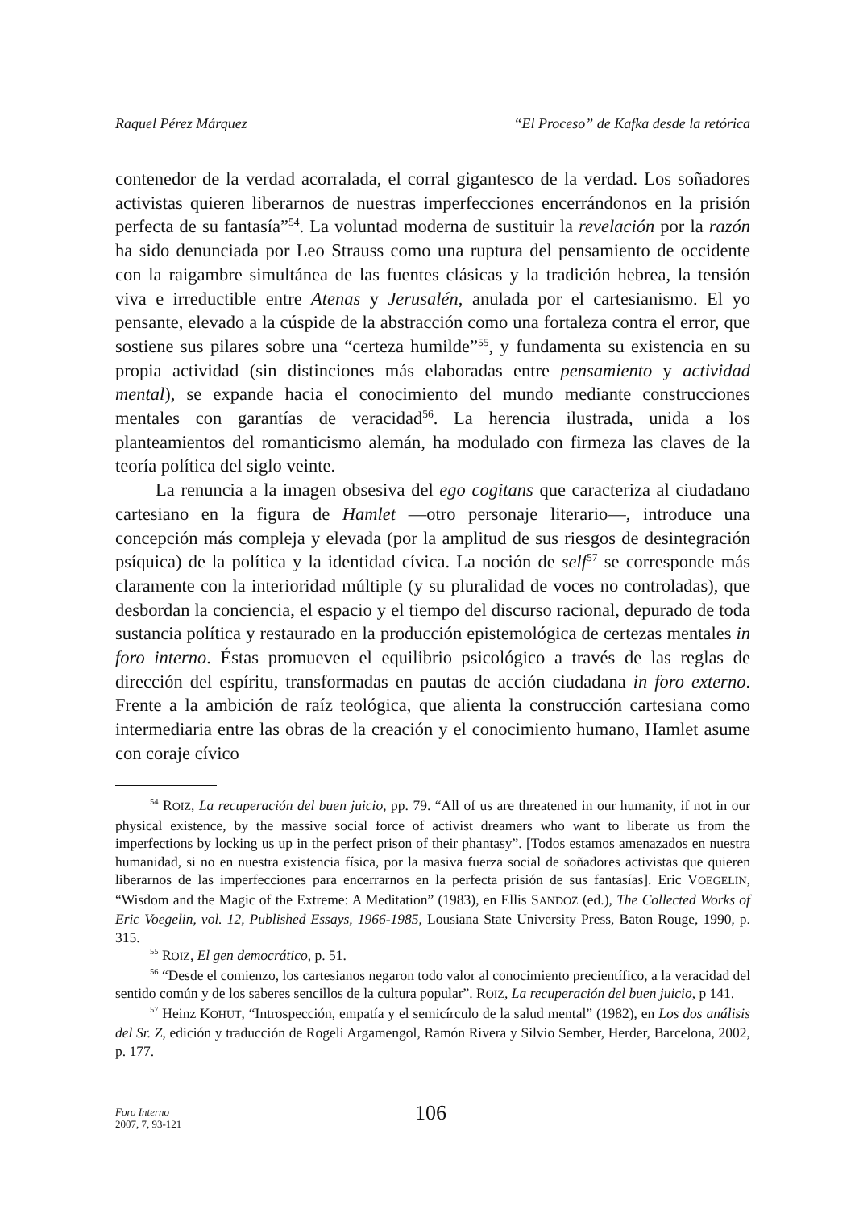Raquel Pérez Márquez “El Proceso” de Kafka desde la retórica
contenedor de la verdad acorralada, el corral gigantesco de la verdad. Los soñadores activistas quieren liberarnos de nuestras imperfecciones encerrándonos en la prisión perfecta de su fantasía”<sup>54</sup>. La voluntad moderna de sustituir la revelación por la razón ha sido denunciada por Leo Strauss como una ruptura del pensamiento de occidente con la raigambre simultánea de las fuentes clásicas y la tradición hebrea, la tensión viva e irreductible entre Atenas y Jerusalén, anulada por el cartesianismo. El yo pensante, elevado a la cúspide de la abstracción como una fortaleza contra el error, que sostiene sus pilares sobre una “certeza humilde”<sup>55</sup>, y fundamenta su existencia en su propia actividad (sin distinciones más elaboradas entre pensamiento y actividad mental), se expande hacia el conocimiento del mundo mediante construcciones mentales con garantías de veracidad<sup>56</sup>. La herencia ilustrada, unida a los planteamientos del romanticismo alemán, ha modulado con firmeza las claves de la teoría política del siglo veinte.
La renuncia a la imagen obsesiva del ego cogitans que caracteriza al ciudadano cartesiano en la figura de Hamlet —otro personaje literario—, introduce una concepción más compleja y elevada (por la amplitud de sus riesgos de desintegración psíquica) de la política y la identidad cívica. La noción de self<sup>57</sup> se corresponde más claramente con la interioridad múltiple (y su pluralidad de voces no controladas), que desbordan la conciencia, el espacio y el tiempo del discurso racional, depurado de toda sustancia política y restaurado en la producción epistemológica de certezas mentales in foro interno. Éstas promueven el equilibrio psicológico a través de las reglas de dirección del espíritu, transformadas en pautas de acción ciudadana in foro externo. Frente a la ambición de raíz teológica, que alienta la construcción cartesiana como intermediaria entre las obras de la creación y el conocimiento humano, Hamlet asume con coraje cívico
<sup>54</sup> ROIZ, La recuperación del buen juicio, pp. 79. “All of us are threatened in our humanity, if not in our physical existence, by the massive social force of activist dreamers who want to liberate us from the imperfections by locking us up in the perfect prison of their phantasy”. [Todos estamos amenazados en nuestra humanidad, si no en nuestra existencia física, por la masiva fuerza social de soñadores activistas que quieren liberarnos de las imperfecciones para encerrarnos en la perfecta prisión de sus fantasías]. Eric VOEGELIN, “Wisdom and the Magic of the Extreme: A Meditation” (1983), en Ellis SANDOZ (ed.), The Collected Works of Eric Voegelin, vol. 12, Published Essays, 1966-1985, Lousiana State University Press, Baton Rouge, 1990, p. 315.
<sup>55</sup> ROIZ, El gen democrático, p. 51.
<sup>56</sup> “Desde el comienzo, los cartesianos negaron todo valor al conocimiento precientífico, a la veracidad del sentido común y de los saberes sencillos de la cultura popular”. ROIZ, La recuperación del buen juicio, p 141.
<sup>57</sup> Heinz KOHUT, “Introspección, empatía y el semicírculo de la salud mental” (1982), en Los dos análisis del Sr. Z, edición y traducción de Rogeli Argamengol, Ramón Rivera y Silvio Sember, Herder, Barcelona, 2002, p. 177.
Foro Interno
2007, 7, 93-121
106